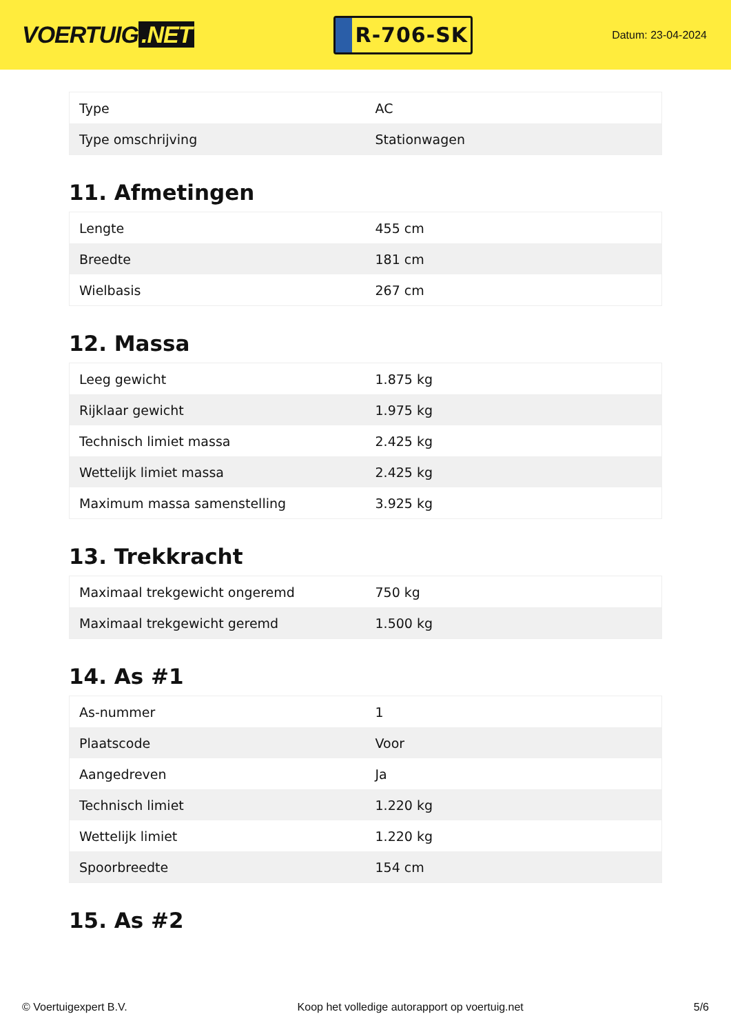VOERTUIG.NET
R-706-SK
Datum: 23-04-2024
| Type | AC |
| Type omschrijving | Stationwagen |
11. Afmetingen
| Lengte | 455 cm |
| Breedte | 181 cm |
| Wielbasis | 267 cm |
12. Massa
| Leeg gewicht | 1.875 kg |
| Rijklaar gewicht | 1.975 kg |
| Technisch limiet massa | 2.425 kg |
| Wettelijk limiet massa | 2.425 kg |
| Maximum massa samenstelling | 3.925 kg |
13. Trekkracht
| Maximaal trekgewicht ongeremd | 750 kg |
| Maximaal trekgewicht geremd | 1.500 kg |
14. As #1
| As-nummer | 1 |
| Plaatscode | Voor |
| Aangedreven | Ja |
| Technisch limiet | 1.220 kg |
| Wettelijk limiet | 1.220 kg |
| Spoorbreedte | 154 cm |
15. As #2
© Voertuigexpert B.V. Koop het volledige autorapport op voertuig.net 5/6